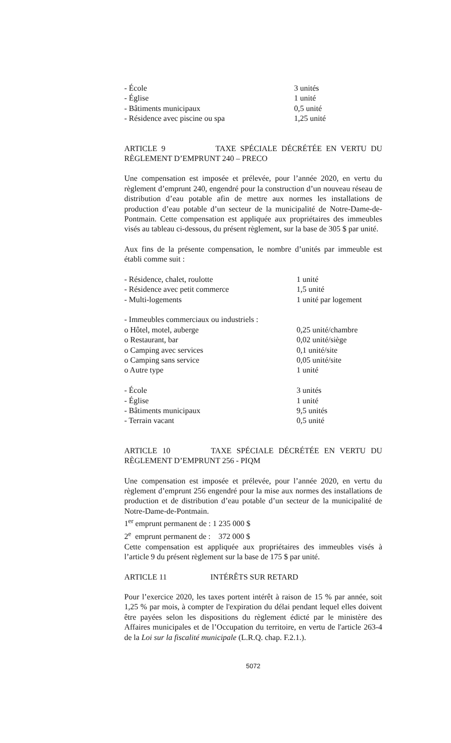| - École | 3 unités |
| - Église | 1 unité |
| - Bâtiments municipaux | 0,5 unité |
| - Résidence avec piscine ou spa | 1,25 unité |
ARTICLE 9 TAXE SPÉCIALE DÉCRÉTÉE EN VERTU DU RÈGLEMENT D’EMPRUNT 240 – PRECO
Une compensation est imposée et prélevée, pour l’année 2020, en vertu du règlement d’emprunt 240, engendré pour la construction d’un nouveau réseau de distribution d’eau potable afin de mettre aux normes les installations de production d’eau potable d’un secteur de la municipalité de Notre-Dame-de-Pontmain. Cette compensation est appliquée aux propriétaires des immeubles visés au tableau ci-dessous, du présent règlement, sur la base de 305 $ par unité.
Aux fins de la présente compensation, le nombre d’unités par immeuble est établi comme suit :
| - Résidence, chalet, roulotte | 1 unité |
| - Résidence avec petit commerce | 1,5 unité |
| - Multi-logements | 1 unité par logement |
| - Immeubles commerciaux ou industriels : | |
| o Hôtel, motel, auberge | 0,25 unité/chambre |
| o Restaurant, bar | 0,02 unité/siège |
| o Camping avec services | 0,1 unité/site |
| o Camping sans service | 0,05 unité/site |
| o Autre type | 1 unité |
| - École | 3 unités |
| - Église | 1 unité |
| - Bâtiments municipaux | 9,5 unités |
| - Terrain vacant | 0,5 unité |
ARTICLE 10 TAXE SPÉCIALE DÉCRÉTÉE EN VERTU DU RÈGLEMENT D’EMPRUNT 256 - PIQM
Une compensation est imposée et prélevée, pour l’année 2020, en vertu du règlement d’emprunt 256 engendré pour la mise aux normes des installations de production et de distribution d’eau potable d’un secteur de la municipalité de Notre-Dame-de-Pontmain.
1<sup>er</sup> emprunt permanent de : 1 235 000 $
2<sup>e</sup> emprunt permanent de : 372 000 $
Cette compensation est appliquée aux propriétaires des immeubles visés à l’article 9 du présent règlement sur la base de 175 $ par unité.
ARTICLE 11 INTÉRÊTS SUR RETARD
Pour l’exercice 2020, les taxes portent intérêt à raison de 15 % par année, soit 1,25 % par mois, à compter de l'expiration du délai pendant lequel elles doivent être payées selon les dispositions du règlement édicté par le ministère des Affaires municipales et de l’Occupation du territoire, en vertu de l'article 263-4 de la Loi sur la fiscalité municipale (L.R.Q. chap. F.2.1.).
5072